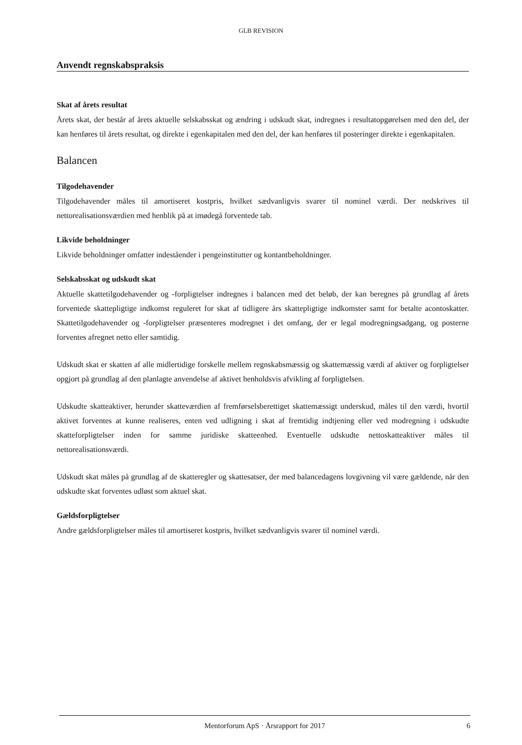GLB REVISION
Anvendt regnskabspraksis
Skat af årets resultat
Årets skat, der består af årets aktuelle selskabsskat og ændring i udskudt skat, indregnes i resultatopgørelsen med den del, der kan henføres til årets resultat, og direkte i egenkapitalen med den del, der kan henføres til posteringer direkte i egenkapitalen.
Balancen
Tilgodehavender
Tilgodehavender måles til amortiseret kostpris, hvilket sædvanligvis svarer til nominel værdi. Der nedskrives til nettorealisationsværdien med henblik på at imødegå forventede tab.
Likvide beholdninger
Likvide beholdninger omfatter indeståender i pengeinstitutter og kontantbeholdninger.
Selskabsskat og udskudt skat
Aktuelle skattetilgodehavender og -forpligtelser indregnes i balancen med det beløb, der kan beregnes på grundlag af årets forventede skattepligtige indkomst reguleret for skat af tidligere års skattepligtige indkomster samt for betalte acontoskatter. Skattetilgodehavender og -forpligtelser præsenteres modregnet i det omfang, der er legal modregningsadgang, og posterne forventes afregnet netto eller samtidig.
Udskudt skat er skatten af alle midlertidige forskelle mellem regnskabsmæssig og skattemæssig værdi af aktiver og forpligtelser opgjort på grundlag af den planlagte anvendelse af aktivet henholdsvis afvikling af forpligtelsen.
Udskudte skatteaktiver, herunder skatteværdien af fremførselsberettiget skattemæssigt underskud, måles til den værdi, hvortil aktivet forventes at kunne realiseres, enten ved udligning i skat af fremtidig indtjening eller ved modregning i udskudte skatteforpligtelser inden for samme juridiske skatteenhed. Eventuelle udskudte nettoskatteaktiver måles til nettorealisationsværdi.
Udskudt skat måles på grundlag af de skatteregler og skattesatser, der med balancedagens lovgivning vil være gældende, når den udskudte skat forventes udløst som aktuel skat.
Gældsforpligtelser
Andre gældsforpligtelser måles til amortiseret kostpris, hvilket sædvanligvis svarer til nominel værdi.
Mentorforum ApS · Årsrapport for 2017 6